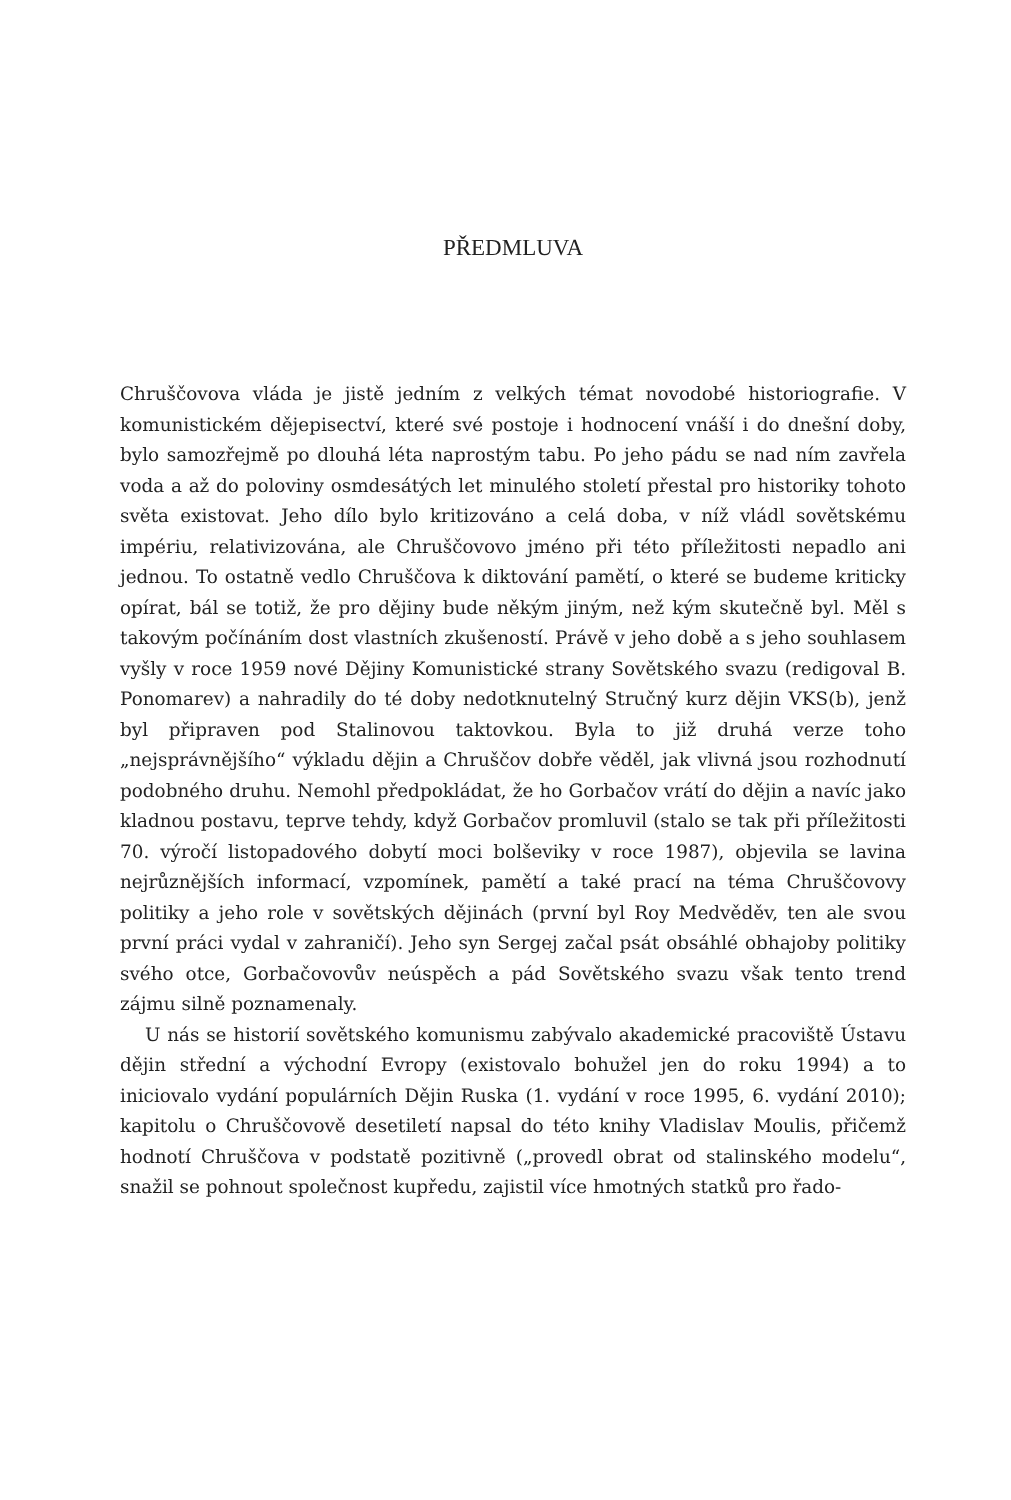PŘEDMLUVA
Chruščovova vláda je jistě jedním z velkých témat novodobé historiografie. V komunistickém dějepisectví, které své postoje i hodnocení vnáší i do dnešní doby, bylo samozřejmě po dlouhá léta naprostým tabu. Po jeho pádu se nad ním zavřela voda a až do poloviny osmdesátých let minulého století přestal pro historiky tohoto světa existovat. Jeho dílo bylo kritizováno a celá doba, v níž vládl sovětskému impériu, relativizována, ale Chruščovovo jméno při této příležitosti nepadlo ani jednou. To ostatně vedlo Chruščova k diktování pamětí, o které se budeme kriticky opírat, bál se totiž, že pro dějiny bude někým jiným, než kým skutečně byl. Měl s takovým počínáním dost vlastních zkušeností. Právě v jeho době a s jeho souhlasem vyšly v roce 1959 nové Dějiny Komunistické strany Sovětského svazu (redigoval B. Ponomarev) a nahradily do té doby nedotknutelný Stručný kurz dějin VKS(b), jenž byl připraven pod Stalinovou taktovkou. Byla to již druhá verze toho „nejsprávnějšího“ výkladu dějin a Chruščov dobře věděl, jak vlivná jsou rozhodnutí podobného druhu. Nemohl předpokládat, že ho Gorbačov vrátí do dějin a navíc jako kladnou postavu, teprve tehdy, když Gorbačov promluvil (stalo se tak při příležitosti 70. výročí listopadového dobytí moci bolševiky v roce 1987), objevila se lavina nejrůznějších informací, vzpomínek, pamětí a také prací na téma Chruščovovy politiky a jeho role v sovětských dějinách (první byl Roy Medvěděv, ten ale svou první práci vydal v zahraničí). Jeho syn Sergej začal psát obsáhlé obhajoby politiky svého otce, Gorbačovovův neúspěch a pád Sovětského svazu však tento trend zájmu silně poznamenaly.
U nás se historií sovětského komunismu zabývalo akademické pracoviště Ústavu dějin střední a východní Evropy (existovalo bohužel jen do roku 1994) a to iniciovalo vydání populárních Dějin Ruska (1. vydání v roce 1995, 6. vydání 2010); kapitolu o Chruščovově desetiletí napsal do této knihy Vladislav Moulis, přičemž hodnotí Chruščova v podstatě pozitivně („provedl obrat od stalinského modelu“, snažil se pohnout společnost kupředu, zajistil více hmotných statků pro řado-